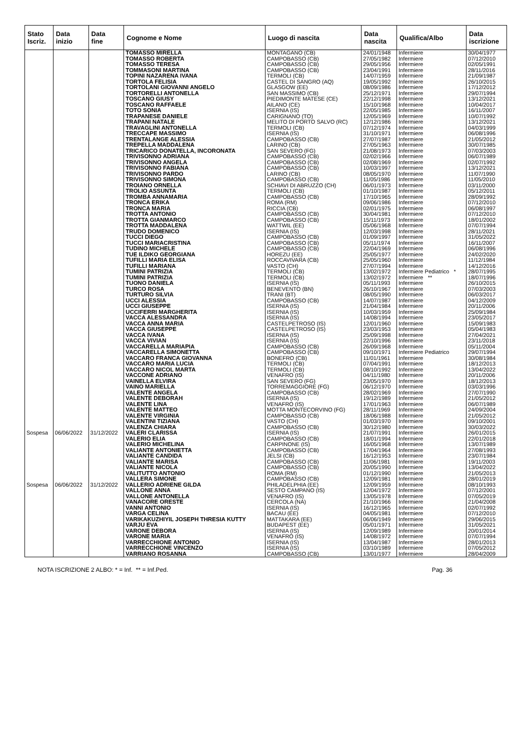| Stato Iscriz. | Data inizio | Data fine | Cognome e Nome | Luogo di nascita | Data nascita | Qualifica/Albo | Data iscrizione |
| --- | --- | --- | --- | --- | --- | --- | --- |
| | | | TOMASSO MIRELLA | MONTAGANO (CB) | 24/01/1948 | Infermiere | 30/04/1977 |
| | | | TOMASSO ROBERTA | CAMPOBASSO (CB) | 27/05/1982 | Infermiere | 07/12/2010 |
| | | | TOMASSO TERESA | CAMPOBASSO (CB) | 29/05/1956 | Infermiere | 02/05/1991 |
| | | | TOMMASONI MARTINA | CAMPOBASSO (CB) | 23/04/1991 | Infermiere | 28/11/2016 |
| | | | TOPINI NAZARENA IVANA | TERMOLI (CB) | 14/07/1959 | Infermiere | 21/09/1987 |
| | | | TORTOLA FELISIA | CASTEL DI SANGRO (AQ) | 19/05/1992 | Infermiere | 26/10/2015 |
| | | | TORTOLANI GIOVANNI ANGELO | GLASGOW (EE) | 08/09/1986 | Infermiere | 17/12/2012 |
| | | | TORTORELLI ANTONELLA | SAN MASSIMO (CB) | 25/12/1971 | Infermiere | 29/07/1994 |
| | | | TOSCANO GIUSY | PIEDIMONTE MATESE (CE) | 22/12/1998 | Infermiere | 13/12/2021 |
| | | | TOSCANO RAFFAELE | AILANO (CE) | 15/10/1968 | Infermiere | 10/04/2017 |
| | | | TOTO SONIA | ISERNIA (IS) | 22/05/1985 | Infermiere | 16/11/2007 |
| | | | TRAPANESE DANIELE | CARIGNANO (TO) | 12/05/1969 | Infermiere | 10/07/1992 |
| | | | TRAPANI NATALE | MELITO DI PORTO SALVO (RC) | 12/12/1986 | Infermiere | 13/12/2021 |
| | | | TRAVAGLINI ANTONELLA | TERMOLI (CB) | 07/12/1974 | Infermiere | 04/03/1999 |
| | | | TRECCAPE MASSIMO | ISERNIA (IS) | 31/10/1971 | Infermiere | 06/08/1996 |
| | | | TRENTALANGE ALESSIA | CAMPOBASSO (CB) | 27/07/1987 | Infermiere | 21/05/2012 |
| | | | TREPELLA MADDALENA | LARINO (CB) | 27/05/1963 | Infermiere | 30/07/1985 |
| | | | TRICARICO DONATELLA, INCORONATA | SAN SEVERO (FG) | 21/08/1973 | Infermiere | 07/03/2003 |
| | | | TRIVISONNO ADRIANA | CAMPOBASSO (CB) | 02/02/1966 | Infermiere | 06/07/1989 |
| | | | TRIVISONNO ANGELA | CAMPOBASSO (CB) | 02/08/1969 | Infermiere | 02/07/1992 |
| | | | TRIVISONNO FABIANA | CAMPOBASSO (CB) | 10/03/1997 | Infermiere | 13/12/2021 |
| | | | TRIVISONNO PARDO | LARINO (CB) | 08/05/1970 | Infermiere | 11/07/1990 |
| | | | TRIVISONNO SIMONA | CAMPOBASSO (CB) | 11/05/1986 | Infermiere | 11/05/2010 |
| | | | TROIANO ORNELLA | SCHIAVI DI ABRUZZO (CH) | 06/01/1973 | Infermiere | 03/11/2000 |
| | | | TROLIO ASSUNTA | TERMOLI (CB) | 01/10/1987 | Infermiere | 05/12/2011 |
| | | | TROMBA ANNAMARIA | CAMPOBASSO (CB) | 17/10/1965 | Infermiere | 28/09/1992 |
| | | | TRONCA ERIKA | ROMA (RM) | 09/06/1986 | Infermiere | 07/12/2010 |
| | | | TRONCA MARIA | RICCIA (CB) | 02/01/1975 | Infermiere | 06/08/1997 |
| | | | TROTTA ANTONIO | CAMPOBASSO (CB) | 30/04/1981 | Infermiere | 07/12/2010 |
| | | | TROTTA GIANMARCO | CAMPOBASSO (CB) | 15/11/1973 | Infermiere | 18/01/2002 |
| | | | TROTTA MADDALENA | WATTWIL (EE) | 05/06/1968 | Infermiere | 07/07/1994 |
| | | | TRUDO DOMENICO | ISERNIA (IS) | 12/03/1998 | Infermiere | 28/11/2021 |
| | | | TUCCI DIEGO | CAMPOBASSO (CB) | 01/09/1997 | Infermiere | 31/05/2022 |
| | | | TUCCI MARIACRISTINA | CAMPOBASSO (CB) | 05/11/1974 | Infermiere | 16/11/2007 |
| | | | TUDINO MICHELE | CAMPOBASSO (CB) | 22/04/1969 | Infermiere | 06/08/1996 |
| | | | TUE ILDIKO GEORGIANA | HOREZU (EE) | 25/05/1977 | Infermiere | 24/02/2020 |
| | | | TUFILLI MARIA ELISA | ROCCAVIVARA (CB) | 25/05/1960 | Infermiere | 11/12/1984 |
| | | | TUFILLI MARIANA | VASTO (CH) | 27/07/1994 | Infermiere | 14/12/2016 |
| | | | TUMINI PATRIZIA | TERMOLI (CB) | 13/02/1972 | Infermiere Pediatrico * | 28/07/1995 |
| | | | TUMINI PATRIZIA | TERMOLI (CB) | 13/02/1972 | Infermiere ** | 18/07/1996 |
| | | | TUONO DANIELA | ISERNIA (IS) | 05/11/1993 | Infermiere | 26/10/2015 |
| | | | TURCO ROSA | BENEVENTO (BN) | 26/10/1967 | Infermiere | 07/03/2003 |
| | | | TURTURO SILVIA | TRANI (BT) | 08/05/1990 | Infermiere | 06/03/2017 |
| | | | UCCI ALESSIA | CAMPOBASSO (CB) | 14/07/1987 | Infermiere | 04/12/2009 |
| | | | UCCI GIUSEPPE | ISERNIA (IS) | 21/04/1984 | Infermiere | 20/11/2006 |
| | | | UCCIFERRI MARGHERITA | ISERNIA (IS) | 10/03/1959 | Infermiere | 25/09/1984 |
| | | | VACCA ALESSANDRA | ISERNIA (IS) | 14/08/1994 | Infermiere | 23/05/2017 |
| | | | VACCA ANNA MARIA | CASTELPETROSO (IS) | 12/01/1960 | Infermiere | 15/09/1983 |
| | | | VACCA GIUSEPPE | CASTELPETROSO (IS) | 23/03/1953 | Infermiere | 05/04/1983 |
| | | | VACCA IVANA | ISERNIA (IS) | 25/09/1998 | Infermiere | 27/04/2021 |
| | | | VACCA VIVIAN | ISERNIA (IS) | 22/10/1996 | Infermiere | 23/11/2018 |
| | | | VACCARELLA MARIAPIA | CAMPOBASSO (CB) | 26/09/1968 | Infermiere | 05/11/2004 |
| | | | VACCARELLA SIMONETTA | CAMPOBASSO (CB) | 09/10/1971 | Infermiere Pediatrico | 29/07/1994 |
| | | | VACCARO FRANCA GIOVANNA | BONEFRO (CB) | 11/01/1961 | Infermiere | 30/08/1984 |
| | | | VACCARO MARIA LUCIA | TERMOLI (CB) | 07/04/1991 | Infermiere | 18/12/2013 |
| | | | VACCARO NICOL MARTA | TERMOLI (CB) | 08/10/1992 | Infermiere | 13/04/2022 |
| | | | VACCONE ADRIANO | VENAFRO (IS) | 04/11/1980 | Infermiere | 20/11/2006 |
| | | | VAINELLA ELVIRA | SAN SEVERO (FG) | 23/05/1970 | Infermiere | 18/12/2013 |
| | | | VAINO MARIELLA | TORREMAGGIORE (FG) | 06/12/1970 | Infermiere | 03/03/1996 |
| | | | VALENTE ANGELA | CAMPOBASSO (CB) | 28/02/1969 | Infermiere | 27/07/1990 |
| | | | VALENTE DEBORAH | ISERNIA (IS) | 19/12/1989 | Infermiere | 21/05/2012 |
| | | | VALENTE LINA | VENAFRO (IS) | 17/01/1963 | Infermiere | 06/07/1989 |
| | | | VALENTE MATTEO | MOTTA MONTECORVINO (FG) | 28/11/1969 | Infermiere | 24/09/2004 |
| | | | VALENTE VIRGINIA | CAMPOBASSO (CB) | 18/06/1988 | Infermiere | 21/05/2012 |
| | | | VALENTINI TIZIANA | VASTO (CH) | 01/03/1970 | Infermiere | 09/10/2001 |
| | | | VALENZA CHIARA | CAMPOBASSO (CB) | 30/12/1980 | Infermiere | 30/03/2022 |
| Sospesa | 06/06/2022 | 31/12/2022 | VALERI CLARISSA | ISERNIA (IS) | 21/07/1991 | Infermiere | 26/01/2015 |
| | | | VALERIO ELIA | CAMPOBASSO (CB) | 18/01/1994 | Infermiere | 22/01/2018 |
| | | | VALERIO MICHELINA | CARPINONE (IS) | 16/05/1968 | Infermiere | 13/07/1989 |
| | | | VALIANTE ANTONIETTA | CAMPOBASSO (CB) | 17/04/1964 | Infermiere | 27/08/1993 |
| | | | VALIANTE CANDIDA | JELSI (CB) | 16/12/1953 | Infermiere | 23/07/1984 |
| | | | VALIANTE MARISA | CAMPOBASSO (CB) | 11/06/1981 | Infermiere | 19/11/2003 |
| | | | VALIANTE NICOLA | CAMPOBASSO (CB) | 20/05/1990 | Infermiere | 13/04/2022 |
| | | | VALITUTTO ANTONIO | ROMA (RM) | 01/12/1990 | Infermiere | 21/05/2013 |
| | | | VALLERA SIMONE | CAMPOBASSO (CB) | 12/09/1981 | Infermiere | 28/01/2019 |
| Sospesa | 06/06/2022 | 31/12/2022 | VALLERIO ADRIENE GILDA | PHILADELPHIA (EE) | 12/09/1959 | Infermiere | 08/10/1993 |
| | | | VALLONE ANNA | SESTO CAMPANO (IS) | 12/04/1972 | Infermiere | 07/12/2001 |
| | | | VALLONE ANTONELLA | VENAFRO (IS) | 13/05/1978 | Infermiere | 07/05/2019 |
| | | | VANACORE ORESTE | CERCOLA (NA) | 21/10/1966 | Infermiere | 21/04/2008 |
| | | | VANNI ANTONIO | ISERNIA (IS) | 16/12/1965 | Infermiere | 02/07/1992 |
| | | | VARGA CELINA | BACAU (EE) | 04/05/1981 | Infermiere | 07/12/2010 |
| | | | VARIKAKUZHIYIL JOSEPH THRESIA KUTTY | MATTAKARA (EE) | 06/06/1949 | Infermiere | 29/06/2015 |
| | | | VARJU EVA | BUDAPEST (EE) | 05/01/1971 | Infermiere | 31/05/2021 |
| | | | VARONE DEBORA | ISERNIA (IS) | 12/09/1989 | Infermiere | 20/01/2014 |
| | | | VARONE MARIA | VENAFRO (IS) | 14/08/1972 | Infermiere | 07/07/1994 |
| | | | VARRECCHIONE ANTONIO | ISERNIA (IS) | 13/04/1987 | Infermiere | 28/01/2013 |
| | | | VARRECCHIONE VINCENZO | ISERNIA (IS) | 03/10/1989 | Infermiere | 07/05/2012 |
| | | | VARRIANO ROSANNA | CAMPOBASSO (CB) | 13/01/1977 | Infermiere | 28/04/2009 |
NOTA ISCRIZIONE 2 ALBO: * = Inf. ** = Inf.Ped. Pag. 36